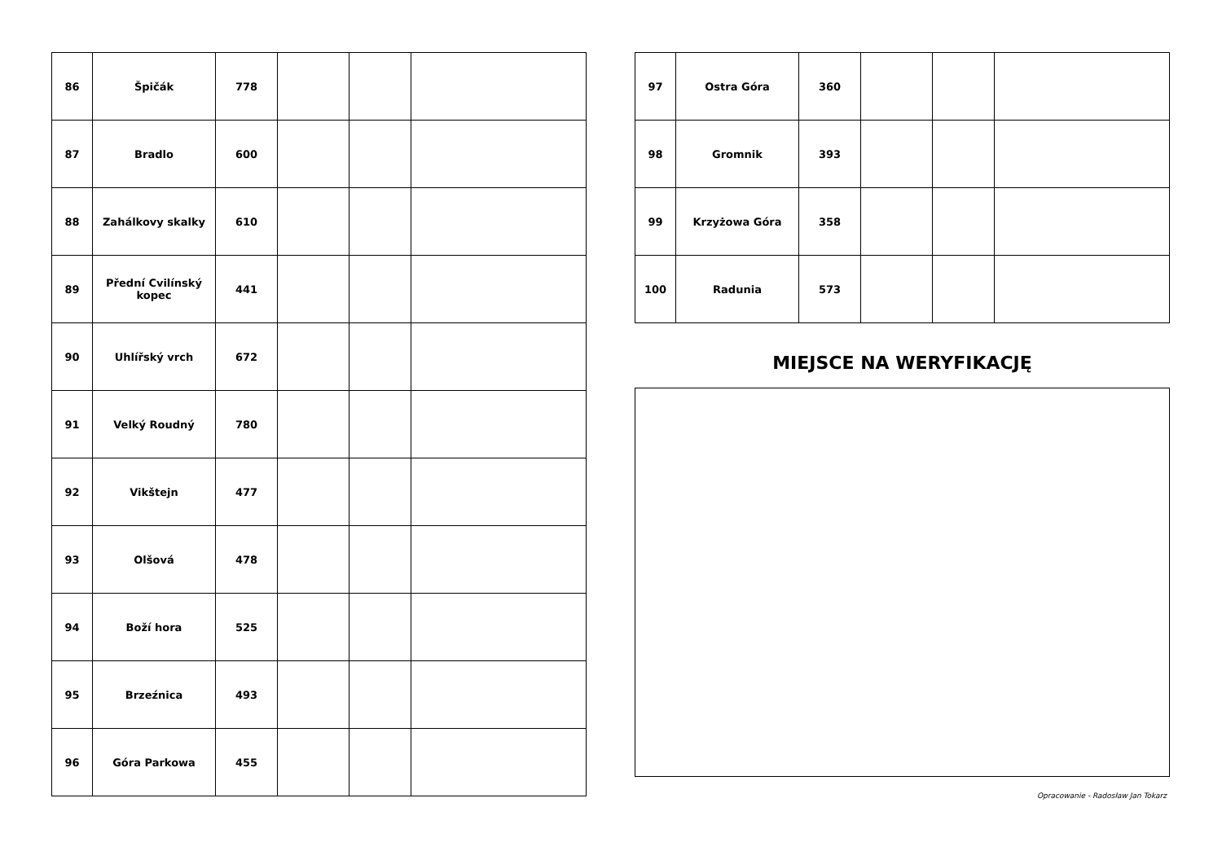| 86 | Špičák | 778 | | | |
| 87 | Bradlo | 600 | | | |
| 88 | Zahálkovy skalky | 610 | | | |
| 89 | Přední Cvilínský kopec | 441 | | | |
| 90 | Uhlířský vrch | 672 | | | |
| 91 | Velký Roudný | 780 | | | |
| 92 | Vikštejn | 477 | | | |
| 93 | Olšová | 478 | | | |
| 94 | Boží hora | 525 | | | |
| 95 | Brzeźnica | 493 | | | |
| 96 | Góra Parkowa | 455 | | | |
| 97 | Ostra Góra | 360 | | | |
| 98 | Gromnik | 393 | | | |
| 99 | Krzyżowa Góra | 358 | | | |
| 100 | Radunia | 573 | | | |
MIEJSCE NA WERYFIKACJĘ
Opracowanie - Radosław Jan Tokarz